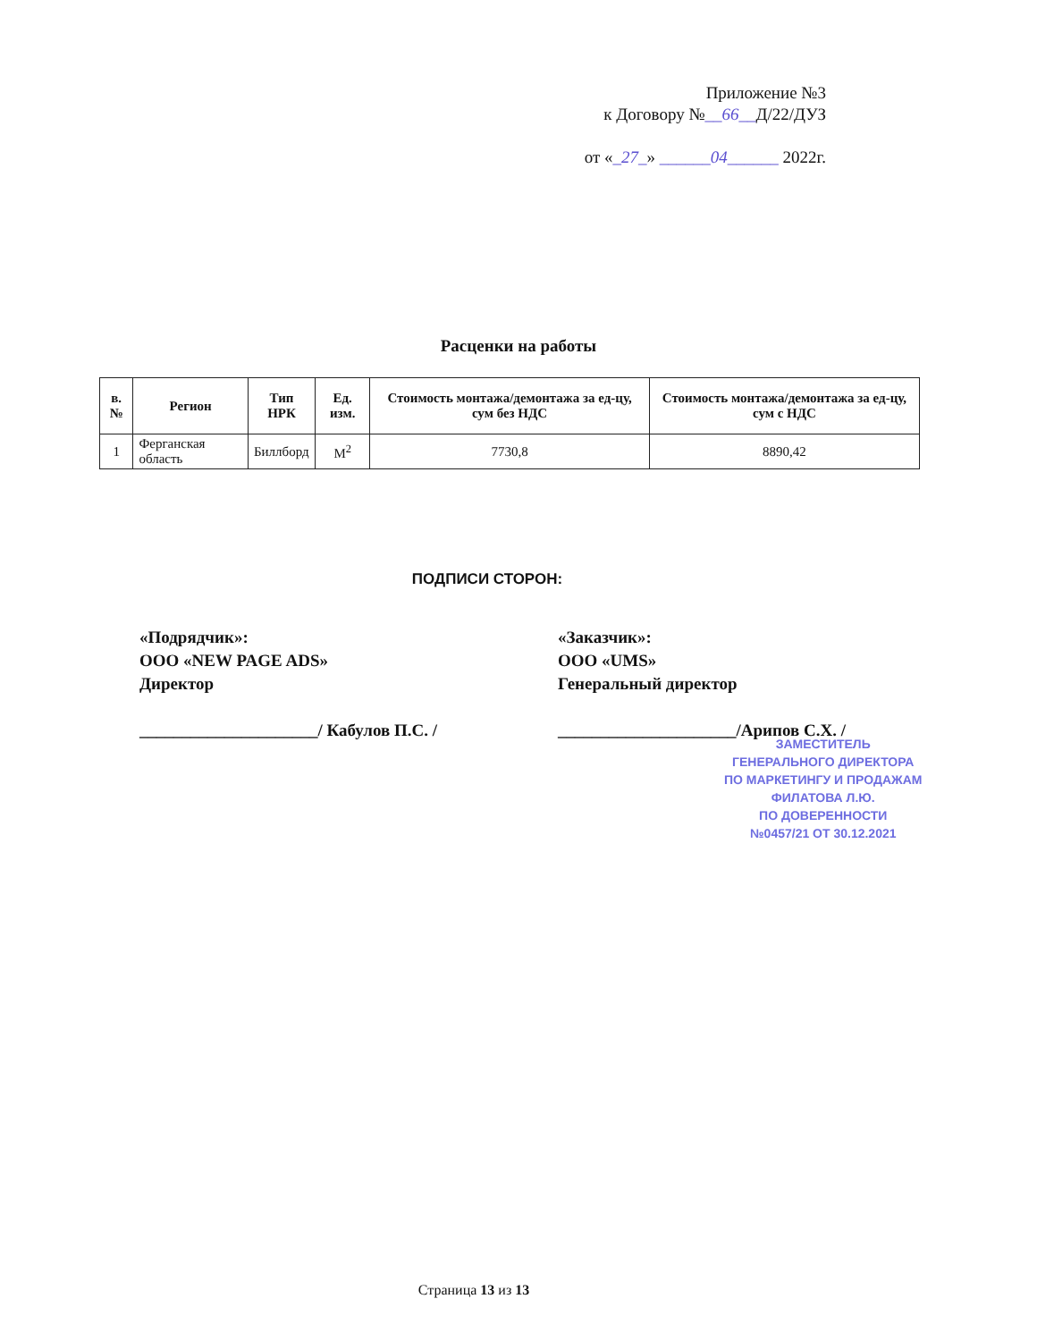Приложение №3
к Договору №__66__Д/22/ДУЗ
от «_27_» ______04______ 2022г.
Расценки на работы
| в.№ | Регион | Тип НРК | Ед. изм. | Стоимость монтажа/демонтажа за ед-цу, сум без НДС | Стоимость монтажа/демонтажа за ед-цу, сум с НДС |
| --- | --- | --- | --- | --- | --- |
| 1 | Ферганская область | Биллборд | М<sup>2</sup> | 7730,8 | 8890,42 |
ПОДПИСИ СТОРОН:
«Подрядчик»:
ООО «NEW PAGE ADS»
Директор
_____________________/ Кабулов П.С. /
«Заказчик»:
ООО «UMS»
Генеральный директор
_____________________/Арипов С.Х. /
ЗАМЕСТИТЕЛЬ
ГЕНЕРАЛЬНОГО ДИРЕКТОРА
ПО МАРКЕТИНГУ И ПРОДАЖАМ
ФИЛАТОВА Л.Ю.
ПО ДОВЕРЕННОСТИ
№0457/21 ОТ 30.12.2021
Страница 13 из 13